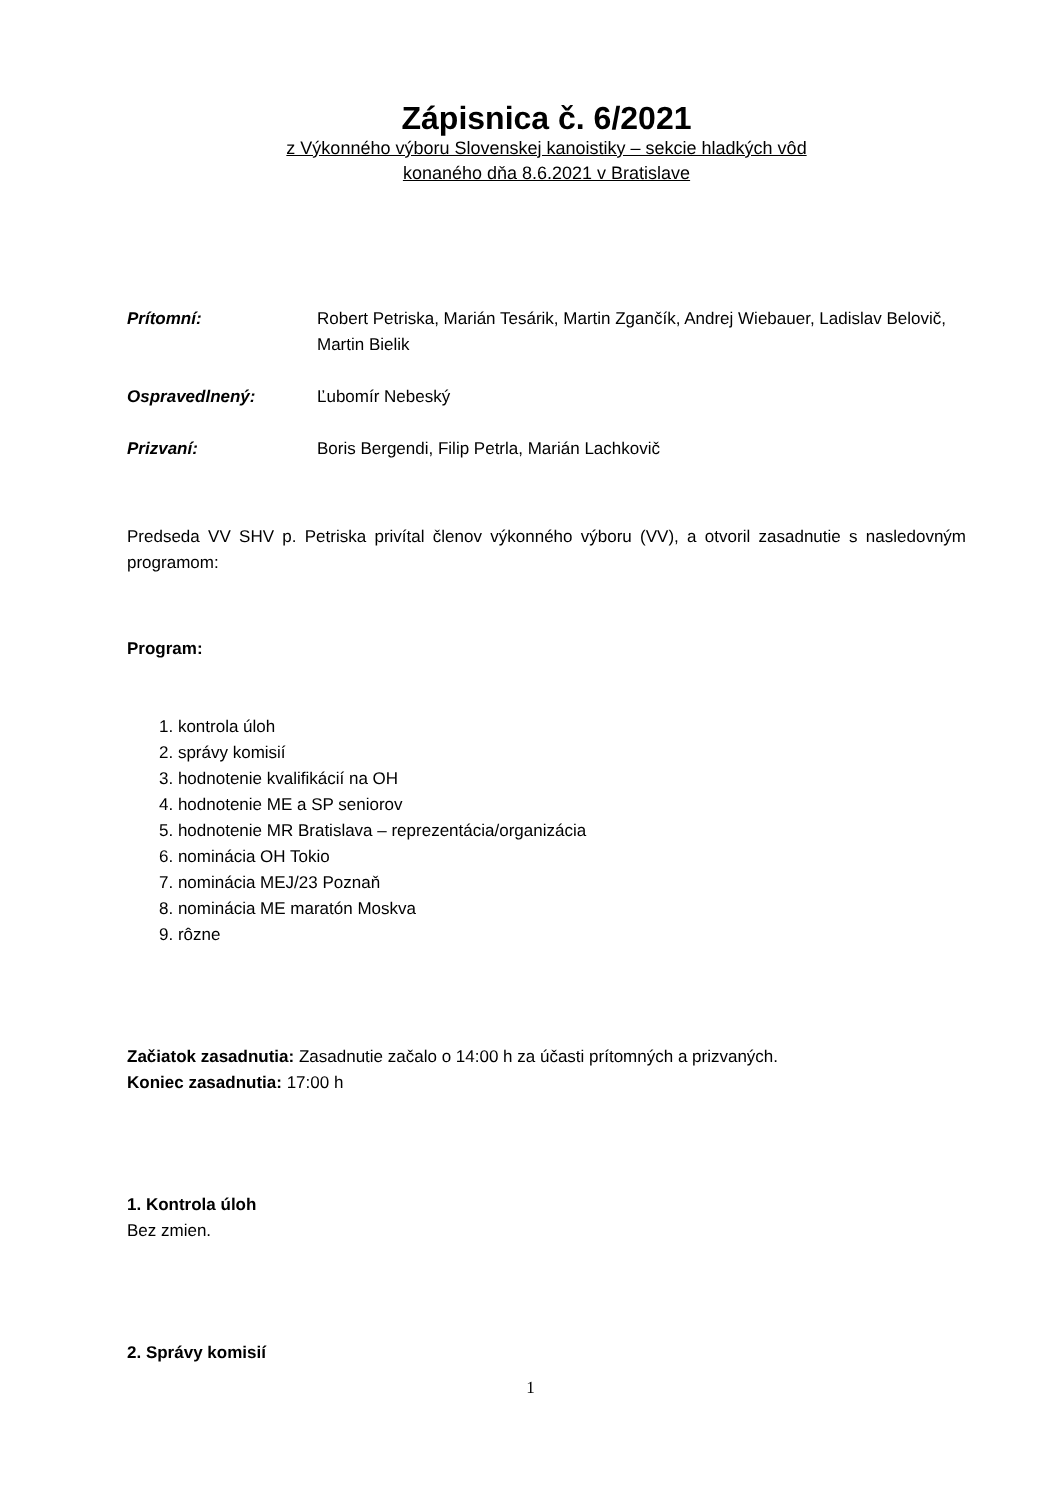Zápisnica č. 6/2021
z Výkonného výboru Slovenskej kanoistiky – sekcie hladkých vôd
konaného dňa 8.6.2021 v Bratislave
Prítomní: Robert Petriska, Marián Tesárik, Martin Zgančík, Andrej Wiebauer, Ladislav Belovič, Martin Bielik
Ospravedlnený: Ľubomír Nebeský
Prizvaní: Boris Bergendi, Filip Petrla, Marián Lachkovič
Predseda VV SHV p. Petriska privítal členov výkonného výboru (VV), a otvoril zasadnutie s nasledovným programom:
Program:
1. kontrola úloh
2. správy komisií
3. hodnotenie kvalifikácií na OH
4. hodnotenie ME a SP seniorov
5. hodnotenie MR Bratislava – reprezentácia/organizácia
6. nominácia OH Tokio
7. nominácia MEJ/23 Poznaň
8. nominácia ME maratón Moskva
9. rôzne
Začiatok zasadnutia: Zasadnutie začalo o 14:00 h za účasti prítomných a prizvaných.
Koniec zasadnutia: 17:00 h
1. Kontrola úloh
Bez zmien.
2. Správy komisií
1